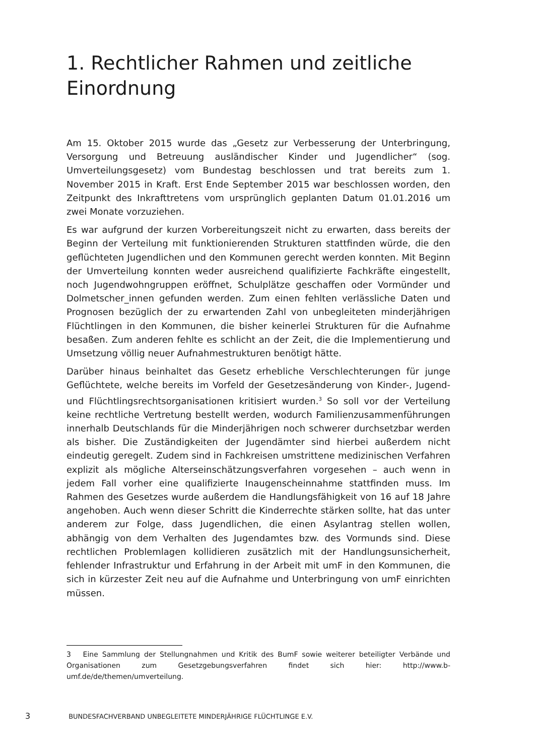1. Rechtlicher Rahmen und zeitliche Einordnung
Am 15. Oktober 2015 wurde das „Gesetz zur Verbesserung der Unterbringung, Versorgung und Betreuung ausländischer Kinder und Jugendlicher“ (sog. Umverteilungsgesetz) vom Bundestag beschlossen und trat bereits zum 1. November 2015 in Kraft. Erst Ende September 2015 war beschlossen worden, den Zeitpunkt des Inkrafttretens vom ursprünglich geplanten Datum 01.01.2016 um zwei Monate vorzuziehen.
Es war aufgrund der kurzen Vorbereitungszeit nicht zu erwarten, dass bereits der Beginn der Verteilung mit funktionierenden Strukturen stattfinden würde, die den geflüchteten Jugendlichen und den Kommunen gerecht werden konnten. Mit Beginn der Umverteilung konnten weder ausreichend qualifizierte Fachkräfte eingestellt, noch Jugendwohngruppen eröffnet, Schulplätze geschaffen oder Vormünder und Dolmetscher_innen gefunden werden. Zum einen fehlten verlässliche Daten und Prognosen bezüglich der zu erwartenden Zahl von unbegleiteten minderjährigen Flüchtlingen in den Kommunen, die bisher keinerlei Strukturen für die Aufnahme besaßen. Zum anderen fehlte es schlicht an der Zeit, die die Implementierung und Umsetzung völlig neuer Aufnahmestrukturen benötigt hätte.
Darüber hinaus beinhaltet das Gesetz erhebliche Verschlechterungen für junge Geflüchtete, welche bereits im Vorfeld der Gesetzesänderung von Kinder-, Jugend- und Flüchtlingsrechtsorganisationen kritisiert wurden.<sup>3</sup> So soll vor der Verteilung keine rechtliche Vertretung bestellt werden, wodurch Familienzusammenführungen innerhalb Deutschlands für die Minderjährigen noch schwerer durchsetzbar werden als bisher. Die Zuständigkeiten der Jugendämter sind hierbei außerdem nicht eindeutig geregelt. Zudem sind in Fachkreisen umstrittene medizinischen Verfahren explizit als mögliche Alterseinschätzungsverfahren vorgesehen – auch wenn in jedem Fall vorher eine qualifizierte Inaugenscheinnahme stattfinden muss. Im Rahmen des Gesetzes wurde außerdem die Handlungsfähigkeit von 16 auf 18 Jahre angehoben. Auch wenn dieser Schritt die Kinderrechte stärken sollte, hat das unter anderem zur Folge, dass Jugendlichen, die einen Asylantrag stellen wollen, abhängig von dem Verhalten des Jugendamtes bzw. des Vormunds sind. Diese rechtlichen Problemlagen kollidieren zusätzlich mit der Handlungsunsicherheit, fehlender Infrastruktur und Erfahrung in der Arbeit mit umF in den Kommunen, die sich in kürzester Zeit neu auf die Aufnahme und Unterbringung von umF einrichten müssen.
3 Eine Sammlung der Stellungnahmen und Kritik des BumF sowie weiterer beteiligter Verbände und Organisationen zum Gesetzgebungsverfahren findet sich hier: http://www.b-umf.de/de/themen/umverteilung.
3 BUNDESFACHVERBAND UNBEGLEITETE MINDERJÄHRIGE FLÜCHTLINGE E.V.